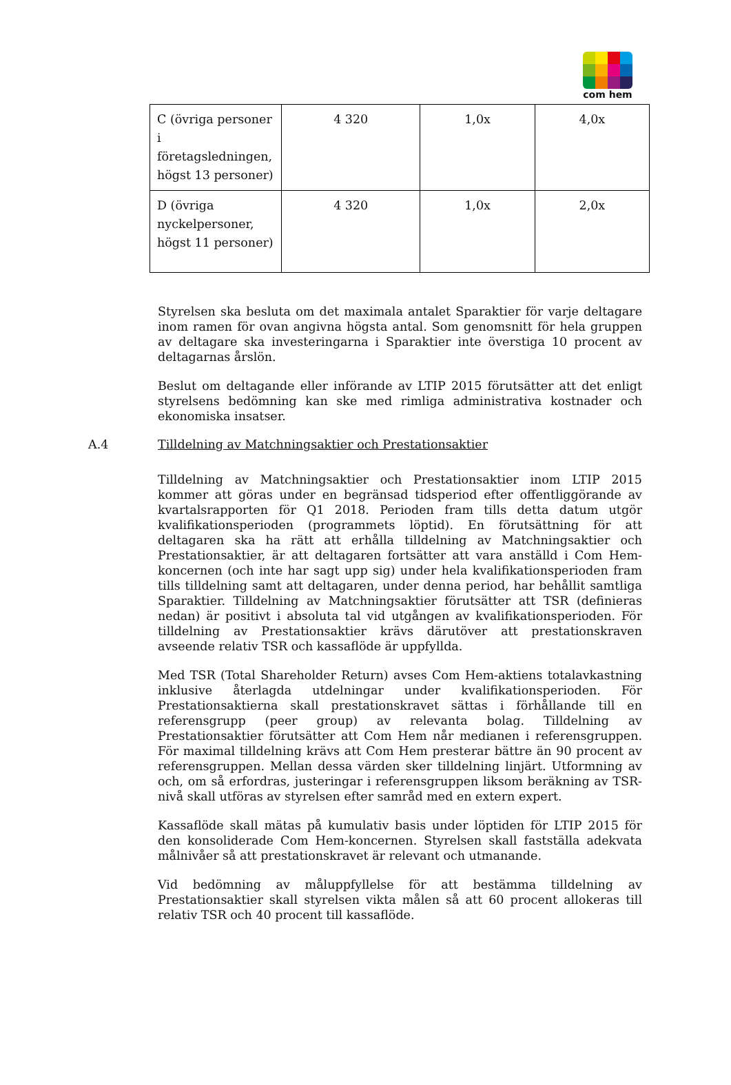com hem
| C (övriga personer i företagsledningen, högst 13 personer) | 4 320 | 1,0x | 4,0x |
| D (övriga nyckelpersoner, högst 11 personer) | 4 320 | 1,0x | 2,0x |
Styrelsen ska besluta om det maximala antalet Sparaktier för varje deltagare inom ramen för ovan angivna högsta antal. Som genomsnitt för hela gruppen av deltagare ska investeringarna i Sparaktier inte överstiga 10 procent av deltagarnas årslön.
Beslut om deltagande eller införande av LTIP 2015 förutsätter att det enligt styrelsens bedömning kan ske med rimliga administrativa kostnader och ekonomiska insatser.
A.4 Tilldelning av Matchningsaktier och Prestationsaktier
Tilldelning av Matchningsaktier och Prestationsaktier inom LTIP 2015 kommer att göras under en begränsad tidsperiod efter offentliggörande av kvartalsrapporten för Q1 2018. Perioden fram tills detta datum utgör kvalifikationsperioden (programmets löptid). En förutsättning för att deltagaren ska ha rätt att erhålla tilldelning av Matchningsaktier och Prestationsaktier, är att deltagaren fortsätter att vara anställd i Com Hem-koncernen (och inte har sagt upp sig) under hela kvalifikationsperioden fram tills tilldelning samt att deltagaren, under denna period, har behållit samtliga Sparaktier. Tilldelning av Matchningsaktier förutsätter att TSR (definieras nedan) är positivt i absoluta tal vid utgången av kvalifikationsperioden. För tilldelning av Prestationsaktier krävs därutöver att prestationskraven avseende relativ TSR och kassaflöde är uppfyllda.
Med TSR (Total Shareholder Return) avses Com Hem-aktiens totalavkastning inklusive återlagda utdelningar under kvalifikationsperioden. För Prestationsaktierna skall prestationskravet sättas i förhållande till en referensgrupp (peer group) av relevanta bolag. Tilldelning av Prestationsaktier förutsätter att Com Hem når medianen i referensgruppen. För maximal tilldelning krävs att Com Hem presterar bättre än 90 procent av referensgruppen. Mellan dessa värden sker tilldelning linjärt. Utformning av och, om så erfordras, justeringar i referensgruppen liksom beräkning av TSR-nivå skall utföras av styrelsen efter samråd med en extern expert.
Kassaflöde skall mätas på kumulativ basis under löptiden för LTIP 2015 för den konsoliderade Com Hem-koncernen. Styrelsen skall fastställa adekvata målnivåer så att prestationskravet är relevant och utmanande.
Vid bedömning av måluppfyllelse för att bestämma tilldelning av Prestationsaktier skall styrelsen vikta målen så att 60 procent allokeras till relativ TSR och 40 procent till kassaflöde.